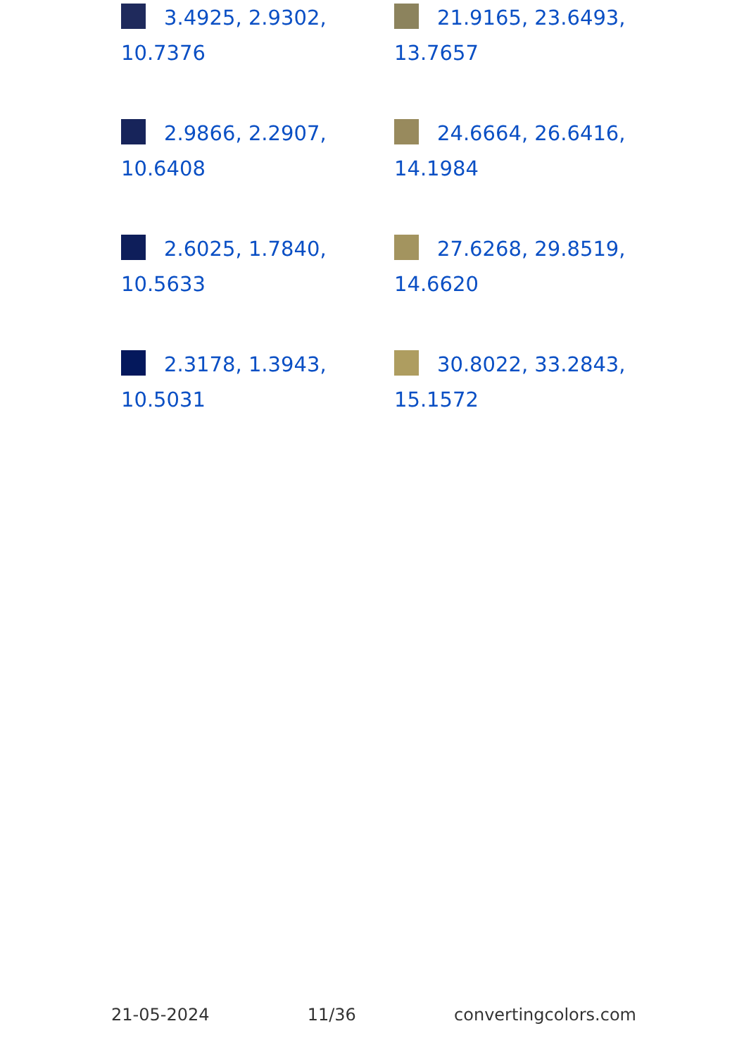3.4925, 2.9302, 10.7376
21.9165, 23.6493, 13.7657
2.9866, 2.2907, 10.6408
24.6664, 26.6416, 14.1984
2.6025, 1.7840, 10.5633
27.6268, 29.8519, 14.6620
2.3178, 1.3943, 10.5031
30.8022, 33.2843, 15.1572
21-05-2024 11/36 convertingcolors.com